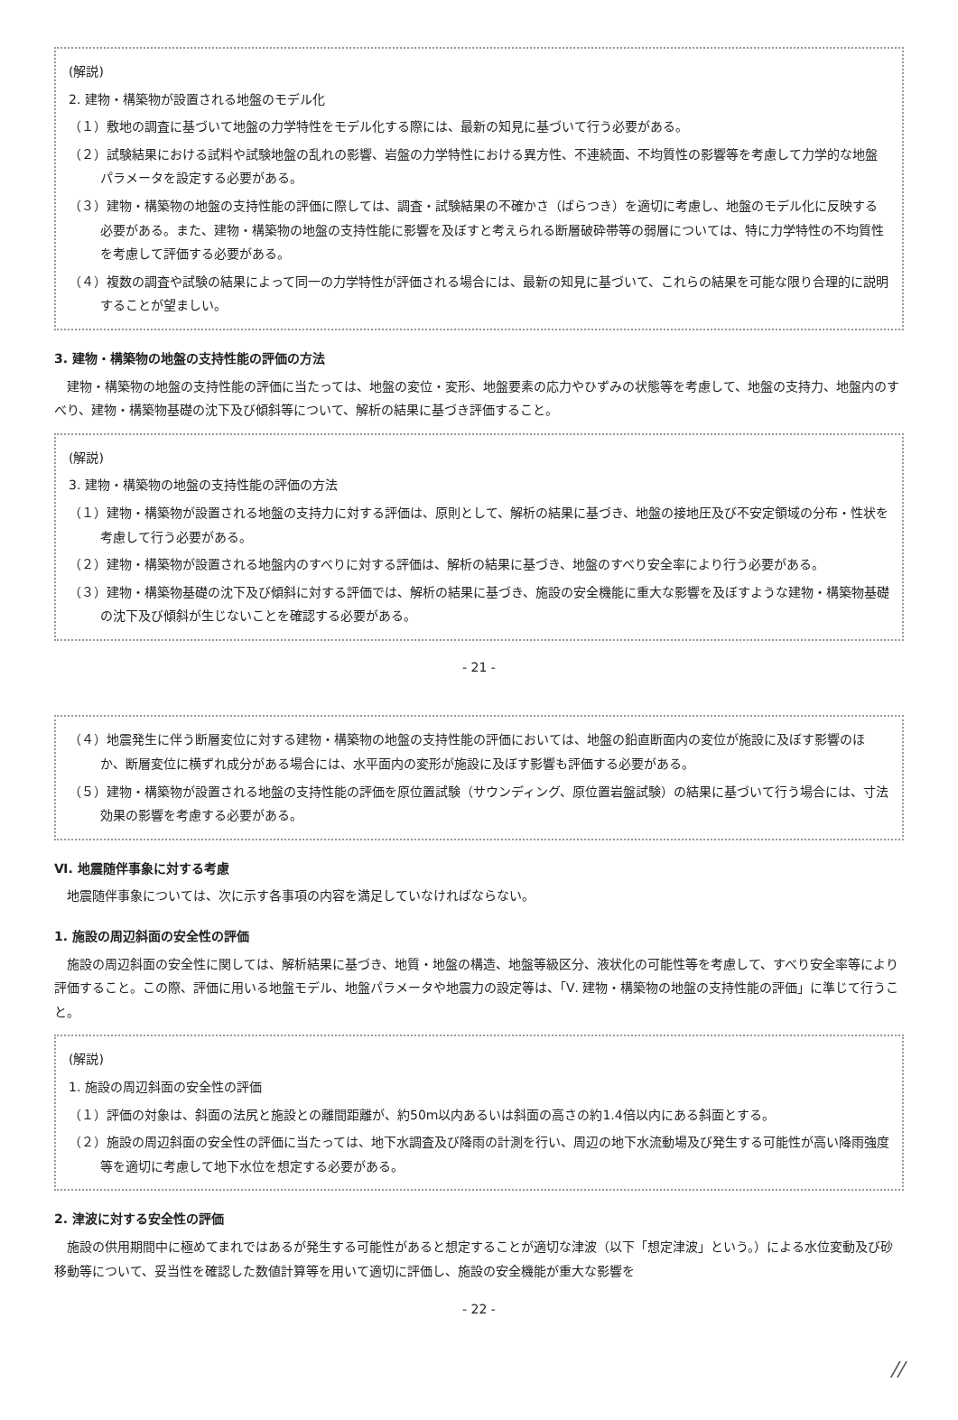(解説)
2. 建物・構築物が設置される地盤のモデル化
（１）敷地の調査に基づいて地盤の力学特性をモデル化する際には、最新の知見に基づいて行う必要がある。
（２）試験結果における試料や試験地盤の乱れの影響、岩盤の力学特性における異方性、不連続面、不均質性の影響等を考慮して力学的な地盤パラメータを設定する必要がある。
（３）建物・構築物の地盤の支持性能の評価に際しては、調査・試験結果の不確かさ（ばらつき）を適切に考慮し、地盤のモデル化に反映する必要がある。また、建物・構築物の地盤の支持性能に影響を及ぼすと考えられる断層破砕帯等の弱層については、特に力学特性の不均質性を考慮して評価する必要がある。
（４）複数の調査や試験の結果によって同一の力学特性が評価される場合には、最新の知見に基づいて、これらの結果を可能な限り合理的に説明することが望ましい。
3. 建物・構築物の地盤の支持性能の評価の方法
建物・構築物の地盤の支持性能の評価に当たっては、地盤の変位・変形、地盤要素の応力やひずみの状態等を考慮して、地盤の支持力、地盤内のすべり、建物・構築物基礎の沈下及び傾斜等について、解析の結果に基づき評価すること。
(解説)
3. 建物・構築物の地盤の支持性能の評価の方法
（１）建物・構築物が設置される地盤の支持力に対する評価は、原則として、解析の結果に基づき、地盤の接地圧及び不安定領域の分布・性状を考慮して行う必要がある。
（２）建物・構築物が設置される地盤内のすべりに対する評価は、解析の結果に基づき、地盤のすべり安全率により行う必要がある。
（３）建物・構築物基礎の沈下及び傾斜に対する評価では、解析の結果に基づき、施設の安全機能に重大な影響を及ぼすような建物・構築物基礎の沈下及び傾斜が生じないことを確認する必要がある。
- 21 -
（４）地震発生に伴う断層変位に対する建物・構築物の地盤の支持性能の評価においては、地盤の鉛直断面内の変位が施設に及ぼす影響のほか、断層変位に横ずれ成分がある場合には、水平面内の変形が施設に及ぼす影響も評価する必要がある。
（５）建物・構築物が設置される地盤の支持性能の評価を原位置試験（サウンディング、原位置岩盤試験）の結果に基づいて行う場合には、寸法効果の影響を考慮する必要がある。
Ⅵ. 地震随伴事象に対する考慮
地震随伴事象については、次に示す各事項の内容を満足していなければならない。
1. 施設の周辺斜面の安全性の評価
施設の周辺斜面の安全性に関しては、解析結果に基づき、地質・地盤の構造、地盤等級区分、液状化の可能性等を考慮して、すべり安全率等により評価すること。この際、評価に用いる地盤モデル、地盤パラメータや地震力の設定等は、「Ⅴ. 建物・構築物の地盤の支持性能の評価」に準じて行うこと。
(解説)
1. 施設の周辺斜面の安全性の評価
（１）評価の対象は、斜面の法尻と施設との離間距離が、約50m以内あるいは斜面の高さの約1.4倍以内にある斜面とする。
（２）施設の周辺斜面の安全性の評価に当たっては、地下水調査及び降雨の計測を行い、周辺の地下水流動場及び発生する可能性が高い降雨強度等を適切に考慮して地下水位を想定する必要がある。
2. 津波に対する安全性の評価
施設の供用期間中に極めてまれではあるが発生する可能性があると想定することが適切な津波（以下「想定津波」という。）による水位変動及び砂移動等について、妥当性を確認した数値計算等を用いて適切に評価し、施設の安全機能が重大な影響を
- 22 -
//